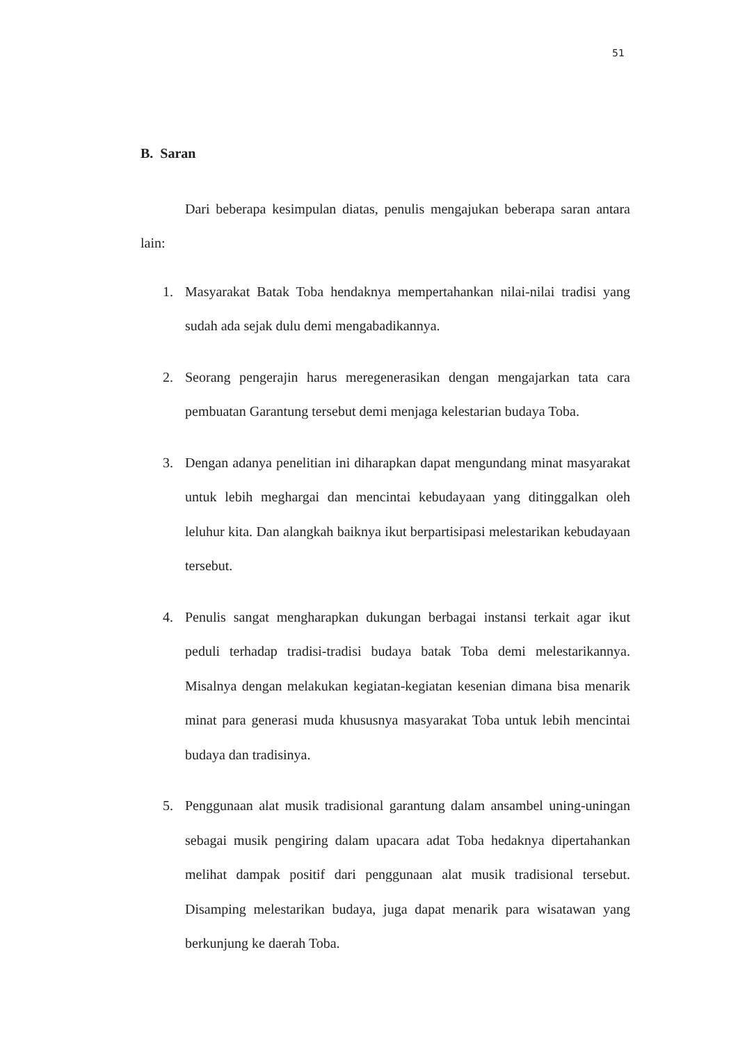51
B. Saran
Dari beberapa kesimpulan diatas, penulis mengajukan beberapa saran antara lain:
1. Masyarakat Batak Toba hendaknya mempertahankan nilai-nilai tradisi yang sudah ada sejak dulu demi mengabadikannya.
2. Seorang pengerajin harus meregenerasikan dengan mengajarkan tata cara pembuatan Garantung tersebut demi menjaga kelestarian budaya Toba.
3. Dengan adanya penelitian ini diharapkan dapat mengundang minat masyarakat untuk lebih meghargai dan mencintai kebudayaan yang ditinggalkan oleh leluhur kita. Dan alangkah baiknya ikut berpartisipasi melestarikan kebudayaan tersebut.
4. Penulis sangat mengharapkan dukungan berbagai instansi terkait agar ikut peduli terhadap tradisi-tradisi budaya batak Toba demi melestarikannya. Misalnya dengan melakukan kegiatan-kegiatan kesenian dimana bisa menarik minat para generasi muda khususnya masyarakat Toba untuk lebih mencintai budaya dan tradisinya.
5. Penggunaan alat musik tradisional garantung dalam ansambel uning-uningan sebagai musik pengiring dalam upacara adat Toba hedaknya dipertahankan melihat dampak positif dari penggunaan alat musik tradisional tersebut. Disamping melestarikan budaya, juga dapat menarik para wisatawan yang berkunjung ke daerah Toba.